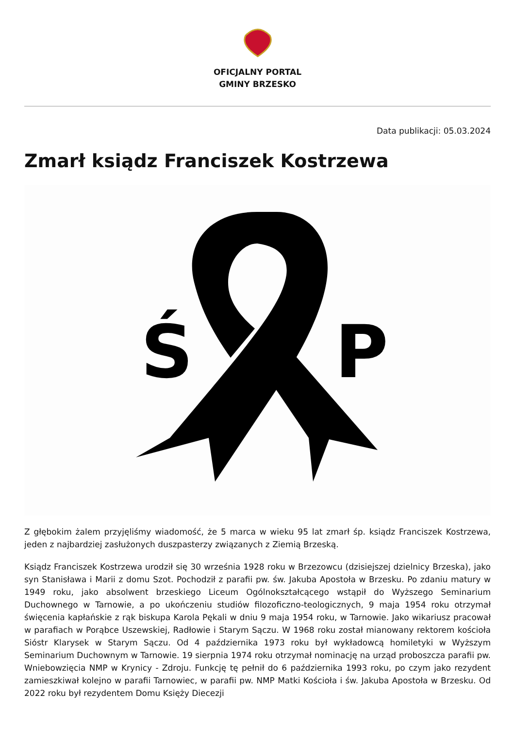OFICJALNY PORTAL
GMINY BRZESKO
Data publikacji: 05.03.2024
Zmarł ksiądz Franciszek Kostrzewa
Ś
P
Z głębokim żalem przyjęliśmy wiadomość, że 5 marca w wieku 95 lat zmarł śp. ksiądz Franciszek Kostrzewa, jeden z najbardziej zasłużonych duszpasterzy związanych z Ziemią Brzeską.
Ksiądz Franciszek Kostrzewa urodził się 30 września 1928 roku w Brzezowcu (dzisiejszej dzielnicy Brzeska), jako syn Stanisława i Marii z domu Szot. Pochodził z parafii pw. św. Jakuba Apostoła w Brzesku. Po zdaniu matury w 1949 roku, jako absolwent brzeskiego Liceum Ogólnokształcącego wstąpił do Wyższego Seminarium Duchownego w Tarnowie, a po ukończeniu studiów filozoficzno-teologicznych, 9 maja 1954 roku otrzymał święcenia kapłańskie z rąk biskupa Karola Pękali w dniu 9 maja 1954 roku, w Tarnowie. Jako wikariusz pracował w parafiach w Porąbce Uszewskiej, Radłowie i Starym Sączu. W 1968 roku został mianowany rektorem kościoła Sióstr Klarysek w Starym Sączu. Od 4 października 1973 roku był wykładowcą homiletyki w Wyższym Seminarium Duchownym w Tarnowie. 19 sierpnia 1974 roku otrzymał nominację na urząd proboszcza parafii pw. Wniebowzięcia NMP w Krynicy - Zdroju. Funkcję tę pełnił do 6 października 1993 roku, po czym jako rezydent zamieszkiwał kolejno w parafii Tarnowiec, w parafii pw. NMP Matki Kościoła i św. Jakuba Apostoła w Brzesku. Od 2022 roku był rezydentem Domu Księży Diecezji